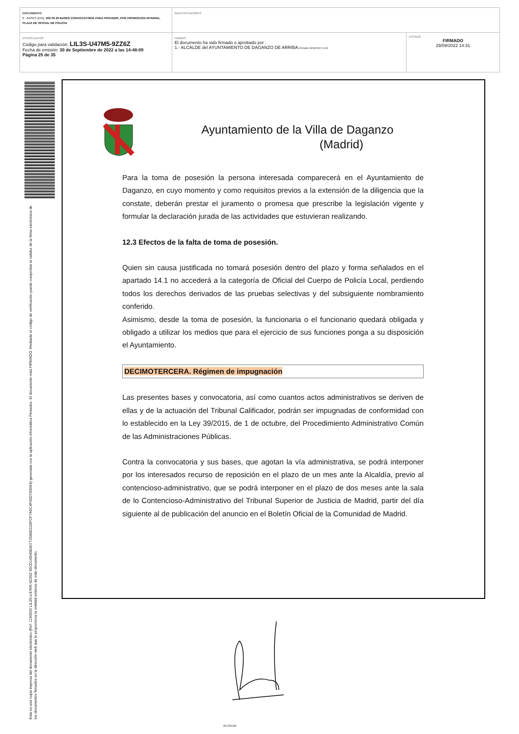| DOCUMENTO 0 - BASES (ENI): 202 09 29 BASES CONVOCATORIA PARA PROVEER, POR PROMOCION INTERNA, PLAZA DE OFICIAL DE POLICIA | IDENTIFICADORES | |
| OTROS DATOS Código para validación: LIL3S-U47M5-9ZZ6Z Fecha de emisión: 30 de Septiembre de 2022 a las 14:48:09 Página 25 de 35 | FIRMAS El documento ha sido firmado o aprobado por : 1.- ALCALDE del AYUNTAMIENTO DE DAGANZO DE ARRIBA. Firmado 29/09/2022 14:31 | ESTADO FIRMADO 29/09/2022 14:31 |
Esta es una copia impresa del documento electrónico (Ref: 1190500 LIL3S-U47M5-9ZZ6Z 45CD1AD49E80772586D31DFCF7A5C4F06D795D64) generada con la aplicación informática Firmadoc. El documento está FIRMADO. Mediante el código de verificación puede comprobar la validez de la firma electrónica de los documentos firmados en la dirección web que le proporciona la entidad emisora de este documento.
Ayuntamiento de la Villa de Daganzo
(Madrid)
Para la toma de posesión la persona interesada comparecerá en el Ayuntamiento de Daganzo, en cuyo momento y como requisitos previos a la extensión de la diligencia que la constate, deberán prestar el juramento o promesa que prescribe la legislación vigente y formular la declaración jurada de las actividades que estuvieran realizando.
12.3 Efectos de la falta de toma de posesión.
Quien sin causa justificada no tomará posesión dentro del plazo y forma señalados en el apartado 14.1 no accederá a la categoría de Oficial del Cuerpo de Policía Local, perdiendo todos los derechos derivados de las pruebas selectivas y del subsiguiente nombramiento conferido.
Asimismo, desde la toma de posesión, la funcionaria o el funcionario quedará obligada y obligado a utilizar los medios que para el ejercicio de sus funciones ponga a su disposición el Ayuntamiento.
DECIMOTERCERA. Régimen de impugnación
Las presentes bases y convocatoria, así como cuantos actos administrativos se deriven de ellas y de la actuación del Tribunal Calificador, podrán ser impugnadas de conformidad con lo establecido en la Ley 39/2015, de 1 de octubre, del Procedimiento Administrativo Común de las Administraciones Públicas.
Contra la convocatoria y sus bases, que agotan la vía administrativa, se podrá interponer por los interesados recurso de reposición en el plazo de un mes ante la Alcaldía, previo al contencioso-administrativo, que se podrá interponer en el plazo de dos meses ante la sala de lo Contencioso-Administrativo del Tribunal Superior de Justicia de Madrid, partir del día siguiente al de publicación del anuncio en el Boletín Oficial de la Comunidad de Madrid.
ALCALDE